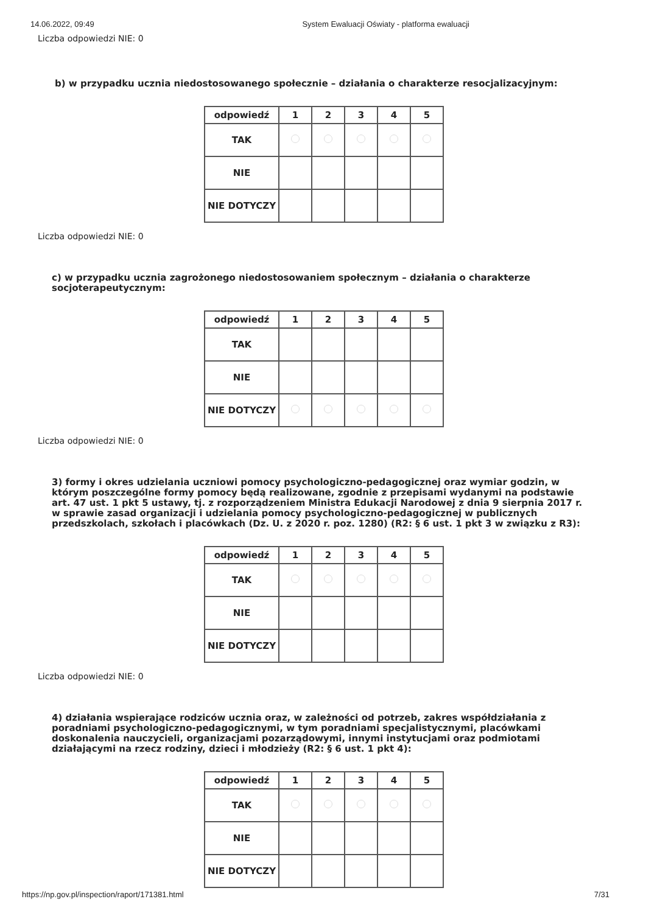14.06.2022, 09:49 System Ewaluacji Oświaty - platforma ewaluacji
Liczba odpowiedzi NIE: 0
b) w przypadku ucznia niedostosowanego społecznie – działania o charakterze resocjalizacyjnym:
| odpowiedź | 1 | 2 | 3 | 4 | 5 |
| --- | --- | --- | --- | --- | --- |
| TAK | | | | | |
| NIE | | | | | |
| NIE DOTYCZY | | | | | |
Liczba odpowiedzi NIE: 0
c) w przypadku ucznia zagrożonego niedostosowaniem społecznym – działania o charakterze socjoterapeutycznym:
| odpowiedź | 1 | 2 | 3 | 4 | 5 |
| --- | --- | --- | --- | --- | --- |
| TAK | | | | | |
| NIE | | | | | |
| NIE DOTYCZY | | | | | |
Liczba odpowiedzi NIE: 0
3) formy i okres udzielania uczniowi pomocy psychologiczno-pedagogicznej oraz wymiar godzin, w którym poszczególne formy pomocy będą realizowane, zgodnie z przepisami wydanymi na podstawie art. 47 ust. 1 pkt 5 ustawy, tj. z rozporządzeniem Ministra Edukacji Narodowej z dnia 9 sierpnia 2017 r. w sprawie zasad organizacji i udzielania pomocy psychologiczno-pedagogicznej w publicznych przedszkolach, szkołach i placówkach (Dz. U. z 2020 r. poz. 1280) (R2: § 6 ust. 1 pkt 3 w związku z R3):
| odpowiedź | 1 | 2 | 3 | 4 | 5 |
| --- | --- | --- | --- | --- | --- |
| TAK | | | | | |
| NIE | | | | | |
| NIE DOTYCZY | | | | | |
Liczba odpowiedzi NIE: 0
4) działania wspierające rodziców ucznia oraz, w zależności od potrzeb, zakres współdziałania z poradniami psychologiczno-pedagogicznymi, w tym poradniami specjalistycznymi, placówkami doskonalenia nauczycieli, organizacjami pozarządowymi, innymi instytucjami oraz podmiotami działającymi na rzecz rodziny, dzieci i młodzieży (R2: § 6 ust. 1 pkt 4):
| odpowiedź | 1 | 2 | 3 | 4 | 5 |
| --- | --- | --- | --- | --- | --- |
| TAK | | | | | |
| NIE | | | | | |
| NIE DOTYCZY | | | | | |
https://np.gov.pl/inspection/raport/171381.html 7/31